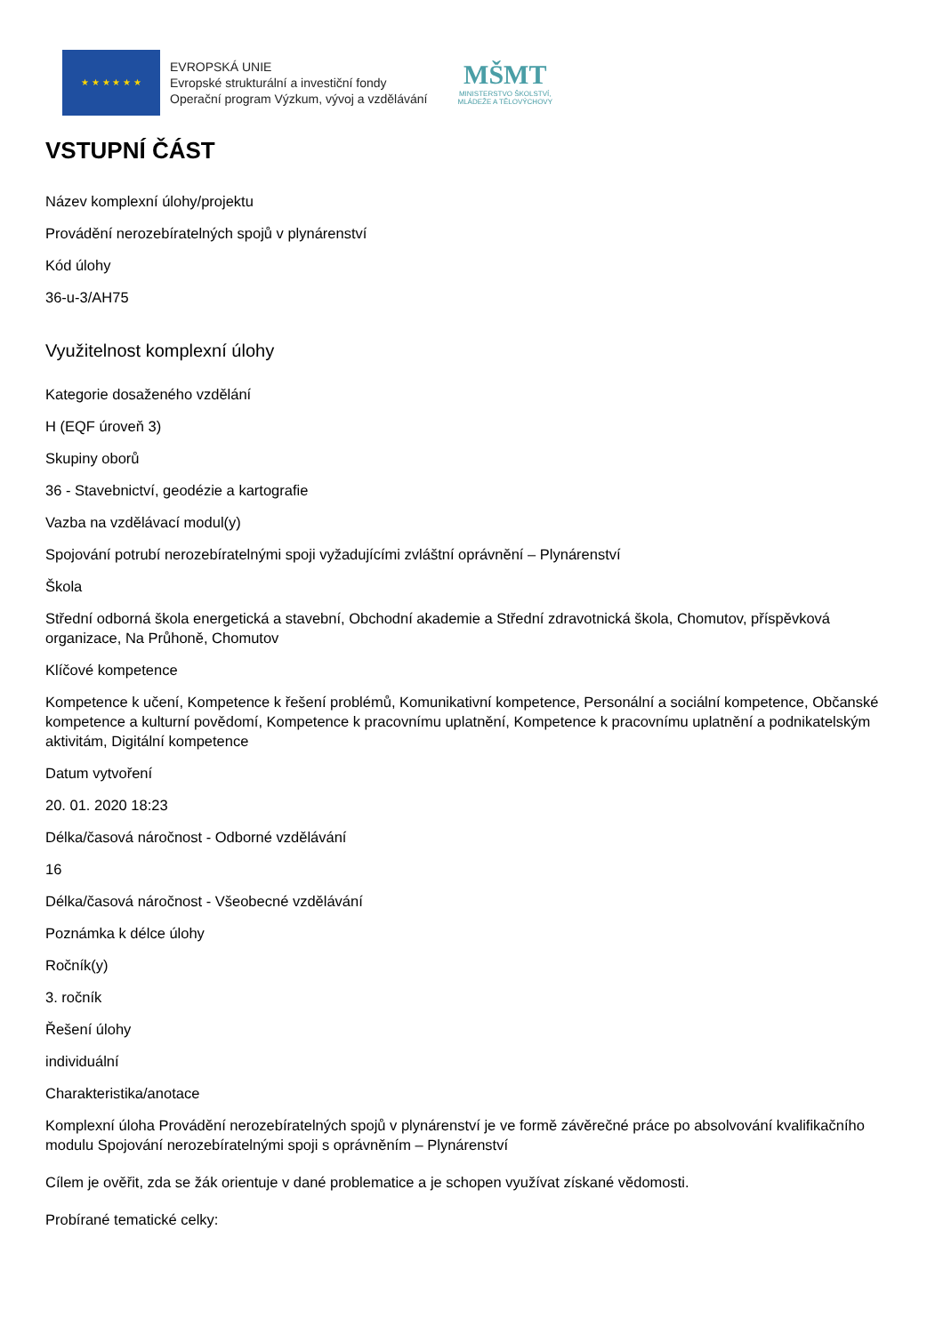★ ★ ★ ★ ★ ★
EVROPSKÁ UNIE
Evropské strukturální a investiční fondy
Operační program Výzkum, vývoj a vzdělávání
MŠMT
MINISTERSTVO ŠKOLSTVÍ,
MLÁDEŽE A TĚLOVÝCHOVY
VSTUPNÍ ČÁST
Název komplexní úlohy/projektu
Provádění nerozebíratelných spojů v plynárenství
Kód úlohy
36-u-3/AH75
Využitelnost komplexní úlohy
Kategorie dosaženého vzdělání
H (EQF úroveň 3)
Skupiny oborů
36 - Stavebnictví, geodézie a kartografie
Vazba na vzdělávací modul(y)
Spojování potrubí nerozebíratelnými spoji vyžadujícími zvláštní oprávnění – Plynárenství
Škola
Střední odborná škola energetická a stavební, Obchodní akademie a Střední zdravotnická škola, Chomutov, příspěvková organizace, Na Průhoně, Chomutov
Klíčové kompetence
Kompetence k učení, Kompetence k řešení problémů, Komunikativní kompetence, Personální a sociální kompetence, Občanské kompetence a kulturní povědomí, Kompetence k pracovnímu uplatnění, Kompetence k pracovnímu uplatnění a podnikatelským aktivitám, Digitální kompetence
Datum vytvoření
20. 01. 2020 18:23
Délka/časová náročnost - Odborné vzdělávání
16
Délka/časová náročnost - Všeobecné vzdělávání
Poznámka k délce úlohy
Ročník(y)
3. ročník
Řešení úlohy
individuální
Charakteristika/anotace
Komplexní úloha Provádění nerozebíratelných spojů v plynárenství je ve formě závěrečné práce po absolvování kvalifikačního modulu Spojování nerozebíratelnými spoji s oprávněním – Plynárenství
Cílem je ověřit, zda se žák orientuje v dané problematice a je schopen využívat získané vědomosti.
Probírané tematické celky: